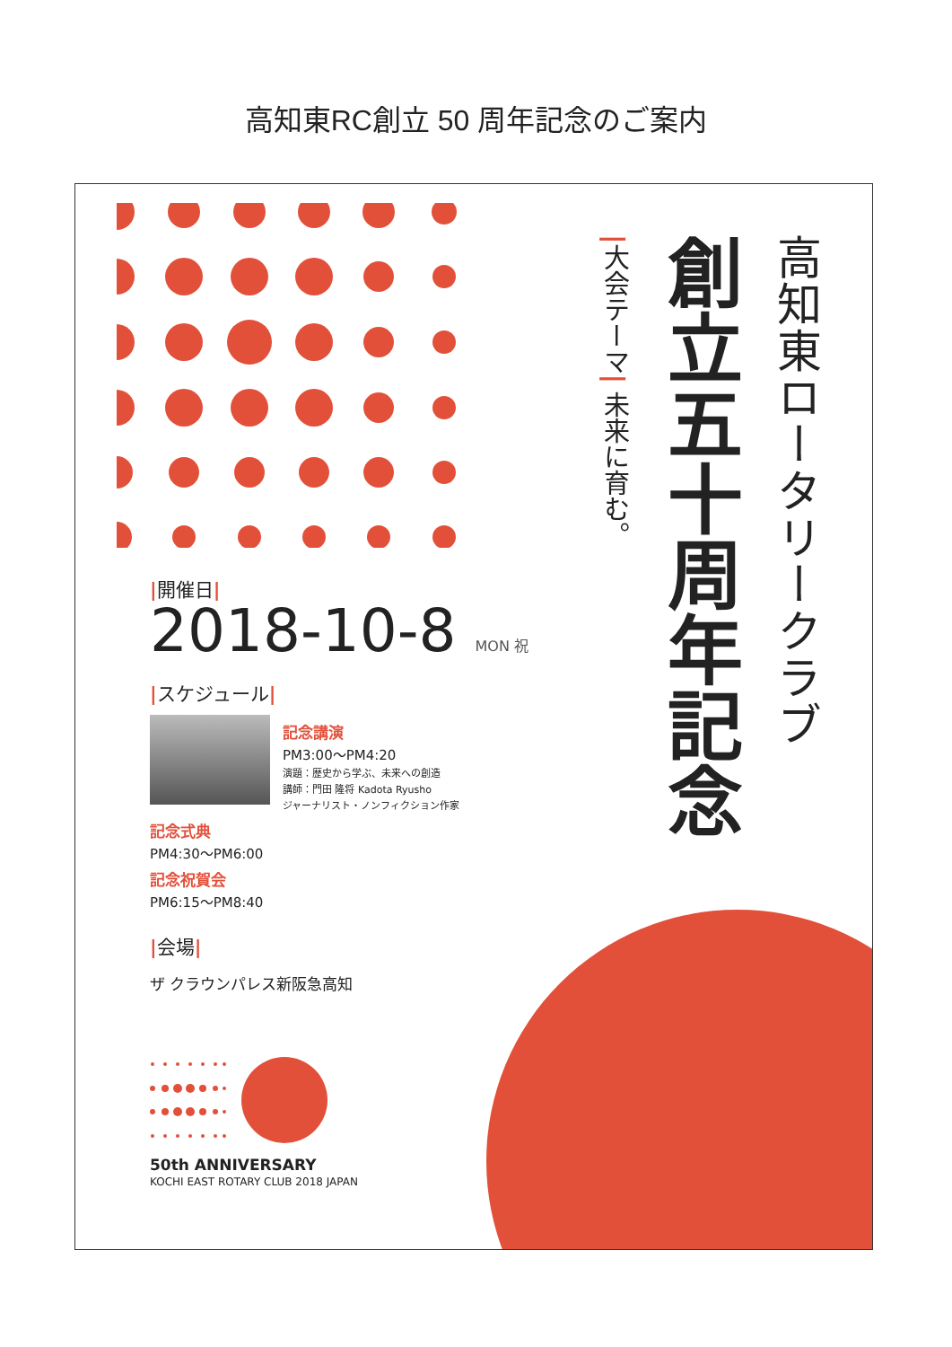高知東RC創立 50 周年記念のご案内
|開催日|
2018-10-8 MON 祝
|スケジュール|
記念講演
PM3:00～PM4:20
演題：歴史から学ぶ、未来への創造
講師：門田 隆将 Kadota Ryusho
ジャーナリスト・ノンフィクション作家
記念式典
PM4:30～PM6:00
記念祝賀会
PM6:15～PM8:40
|会場|
ザ クラウンパレス新阪急高知
50th ANNIVERSARY
KOCHI EAST ROTARY CLUB 2018 JAPAN
高知東ロータリークラブ
創立五十周年記念
|大会テーマ| 未来に育む。